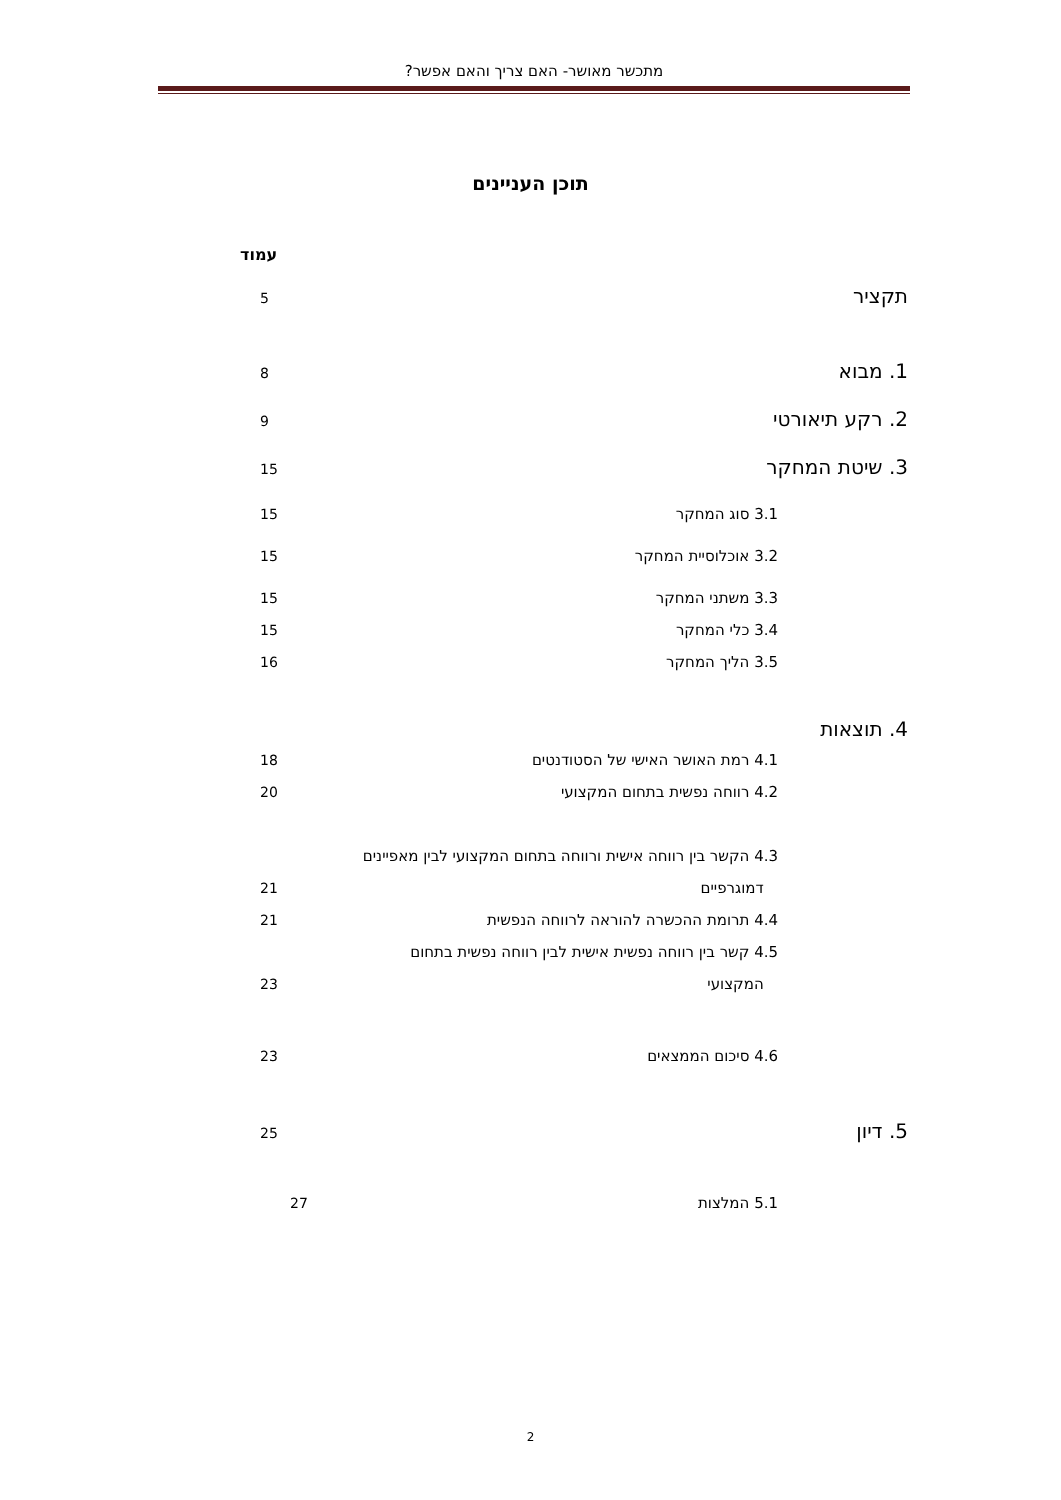מתכשר מאושר- האם צריך והאם אפשר?
תוכן העניינים
עמוד
תקציר 5
1. מבוא 8
2. רקע תיאורטי 9
3. שיטת המחקר 15
3.1 סוג המחקר 15
3.2 אוכלוסיית המחקר 15
3.3 משתני המחקר 15
3.4 כלי המחקר 15
3.5 הליך המחקר 16
4. תוצאות
4.1 רמת האושר האישי של הסטודנטים 18
4.2 רווחה נפשית בתחום המקצועי 20
4.3 הקשר בין רווחה אישית ורווחה בתחום המקצועי לבין מאפיינים
דמוגרפיים 21
4.4 תרומת ההכשרה להוראה לרווחה הנפשית 21
4.5 קשר בין רווחה נפשית אישית לבין רווחה נפשית בתחום
המקצועי 23
4.6 סיכום הממצאים 23
5. דיון 25
5.1 המלצות 27
2